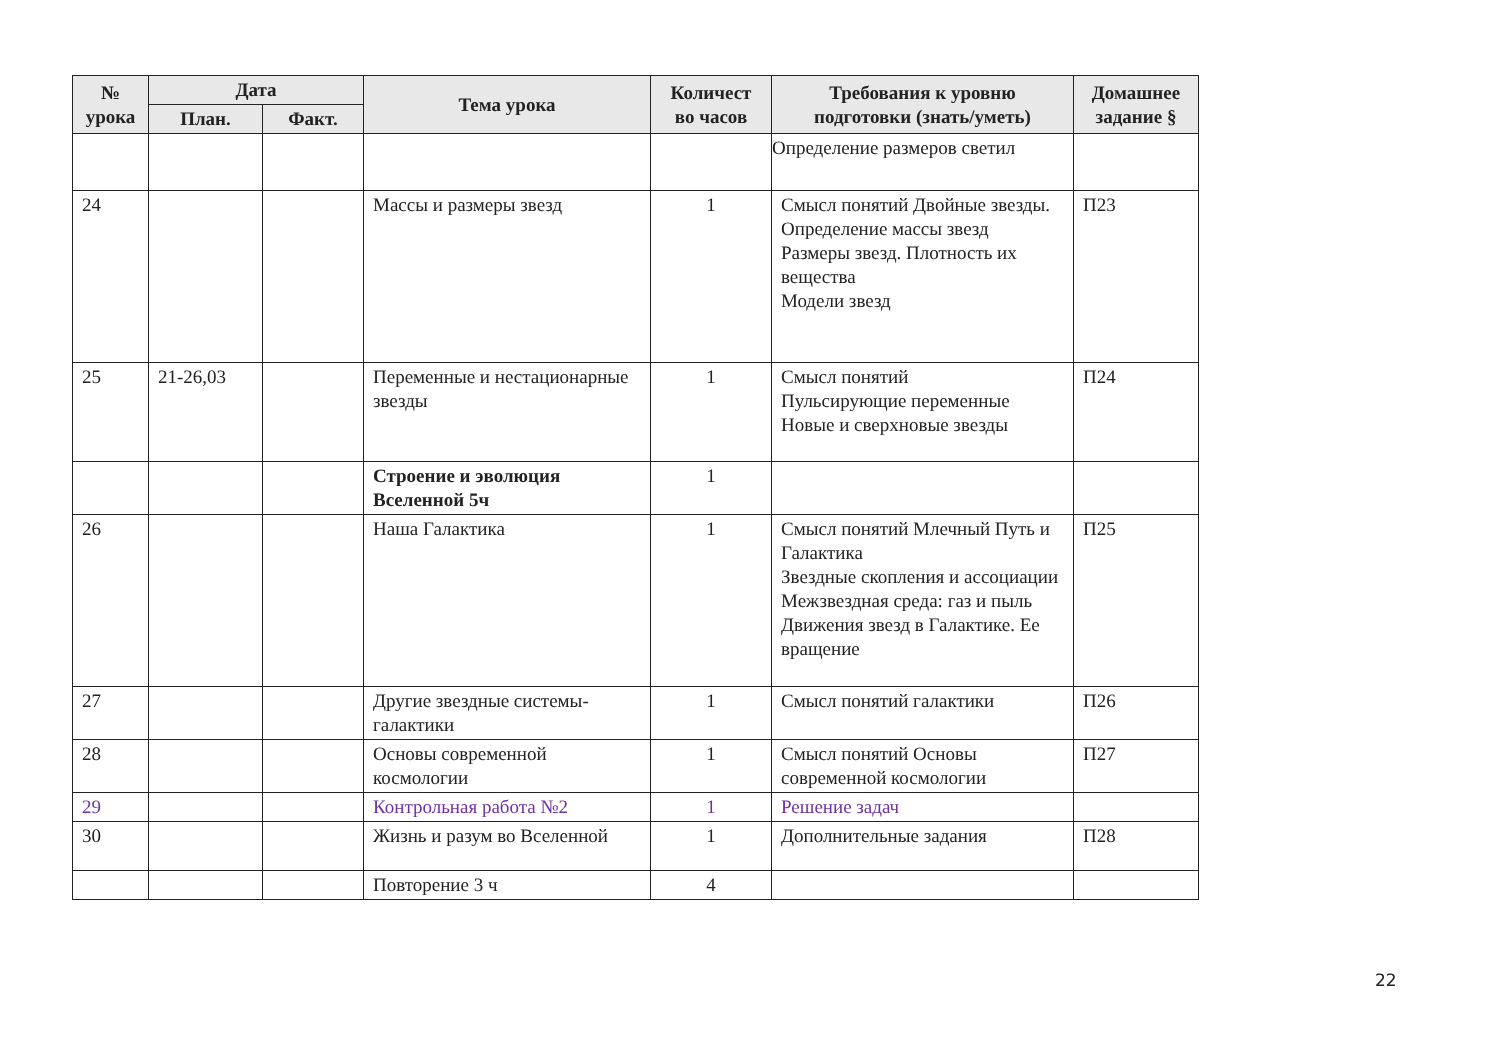| № урока | Дата | | Тема урока | Количест во часов | Требования к уровню подготовки (знать/уметь) | Домашнее задание § |
| --- | --- | --- | --- | --- | --- | --- |
| | План. | Факт. | | | | |
| | | | | | Определение размеров светил | |
| 24 | | | Массы и размеры звезд | 1 | Смысл понятий Двойные звезды. Определение массы звезд Размеры звезд. Плотность их вещества Модели звезд | П23 |
| 25 | 21-26,03 | | Переменные и нестационарные звезды | 1 | Смысл понятий Пульсирующие переменные Новые и сверхновые звезды | П24 |
| | | | Строение и эволюция Вселенной 5ч | 1 | | |
| 26 | | | Наша Галактика | 1 | Смысл понятий Млечный Путь и Галактика Звездные скопления и ассоциации Межзвездная среда: газ и пыль Движения звезд в Галактике. Ее вращение | П25 |
| 27 | | | Другие звездные системы-галактики | 1 | Смысл понятий галактики | П26 |
| 28 | | | Основы современной космологии | 1 | Смысл понятий Основы современной космологии | П27 |
| 29 | | | Контрольная работа №2 | 1 | Решение задач | |
| 30 | | | Жизнь и разум во Вселенной | 1 | Дополнительные задания | П28 |
| | | | Повторение 3 ч | 4 | | |
22